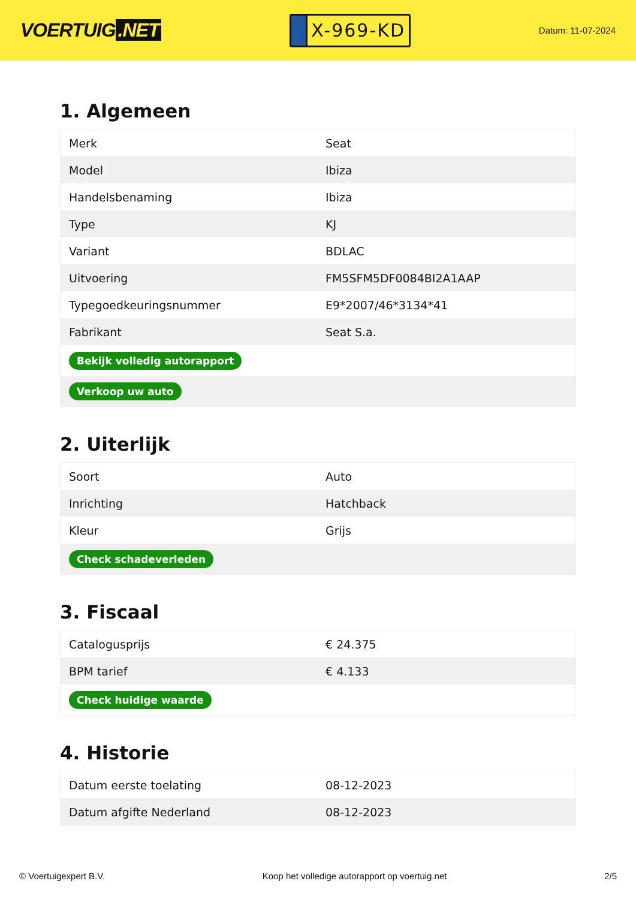VOERTUIG.NET
X-969-KD
Datum: 11-07-2024
1. Algemeen
| Merk | Seat |
| Model | Ibiza |
| Handelsbenaming | Ibiza |
| Type | KJ |
| Variant | BDLAC |
| Uitvoering | FM5SFM5DF0084BI2A1AAP |
| Typegoedkeuringsnummer | E9*2007/46*3134*41 |
| Fabrikant | Seat S.a. |
| Bekijk volledig autorapport | |
| Verkoop uw auto | |
2. Uiterlijk
| Soort | Auto |
| Inrichting | Hatchback |
| Kleur | Grijs |
| Check schadeverleden | |
3. Fiscaal
| Catalogusprijs | € 24.375 |
| BPM tarief | € 4.133 |
| Check huidige waarde | |
4. Historie
| Datum eerste toelating | 08-12-2023 |
| Datum afgifte Nederland | 08-12-2023 |
© Voertuigexpert B.V. Koop het volledige autorapport op voertuig.net 2/5